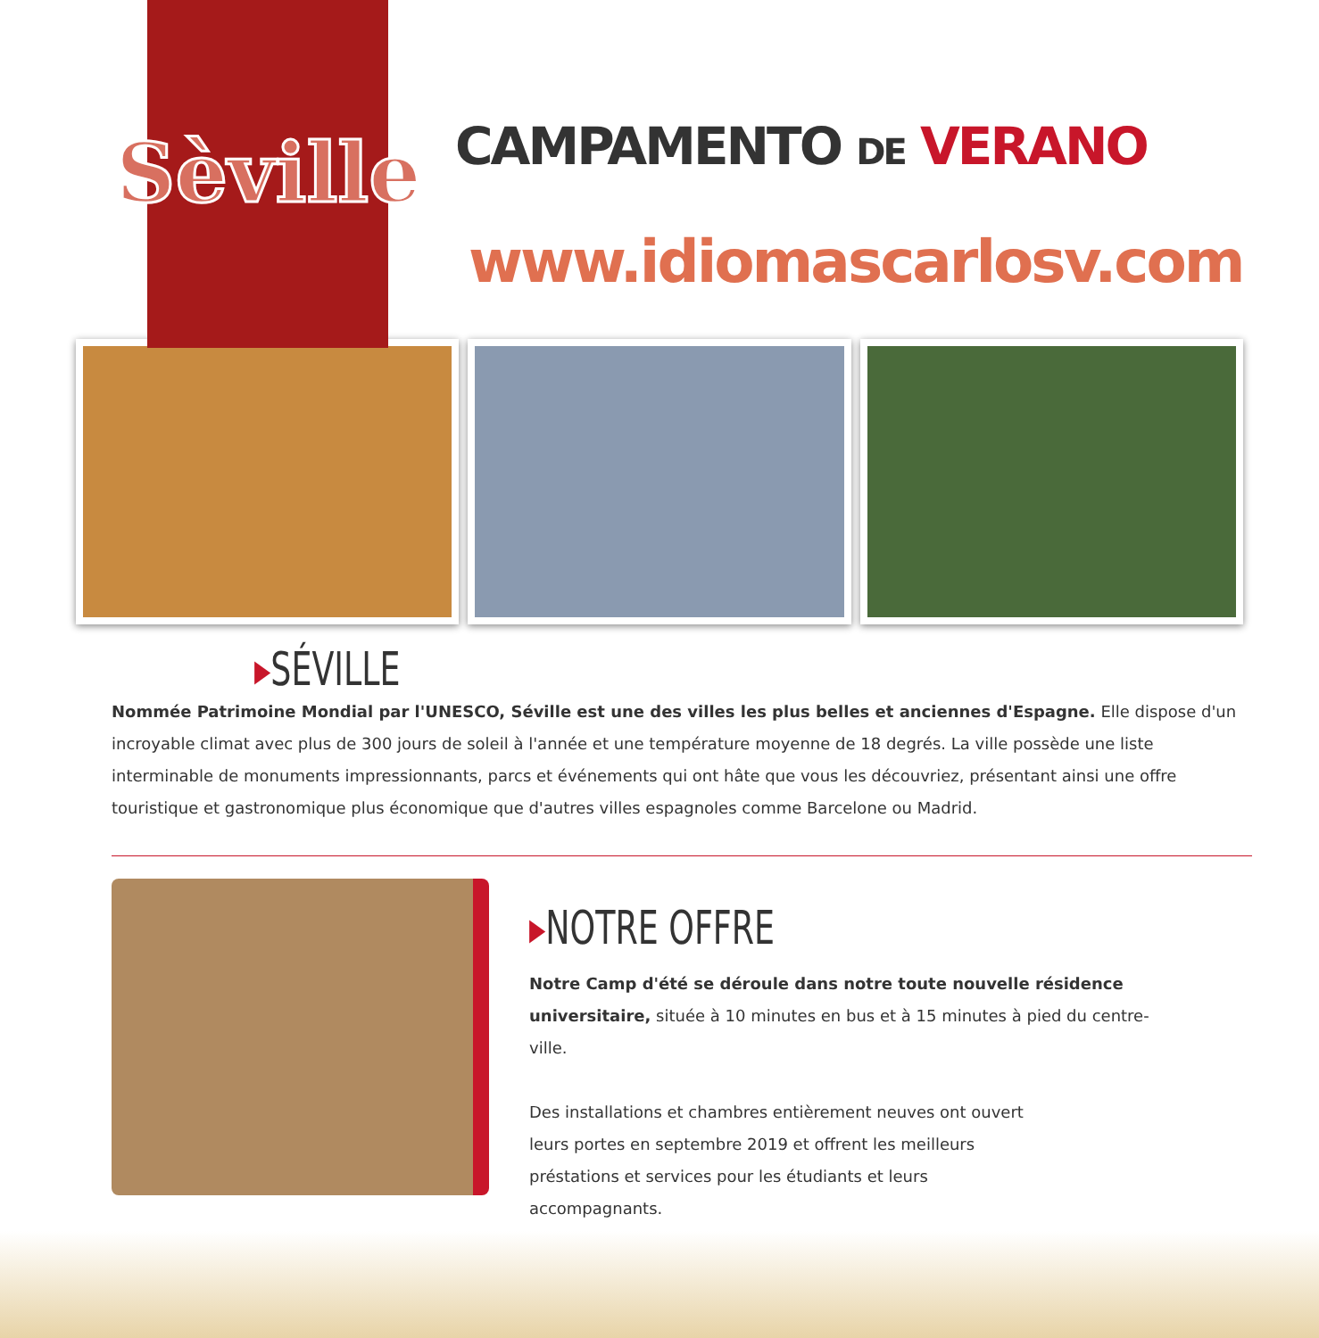Sèville CAMPAMENTO DE VERANO
www.idiomascarlosv.com
▸SÉVILLE
Nommée Patrimoine Mondial par l'UNESCO, Séville est une des villes les plus belles et anciennes d'Espagne. Elle dispose d'un incroyable climat avec plus de 300 jours de soleil à l'année et une température moyenne de 18 degrés. La ville possède une liste interminable de monuments impressionnants, parcs et événements qui ont hâte que vous les découvriez, présentant ainsi une offre touristique et gastronomique plus économique que d'autres villes espagnoles comme Barcelone ou Madrid.
▸NOTRE OFFRE
Notre Camp d'été se déroule dans notre toute nouvelle résidence universitaire, située à 10 minutes en bus et à 15 minutes à pied du centre-ville.
Des installations et chambres entièrement neuves ont ouvert leurs portes en septembre 2019 et offrent les meilleurs préstations et services pour les étudiants et leurs accompagnants.